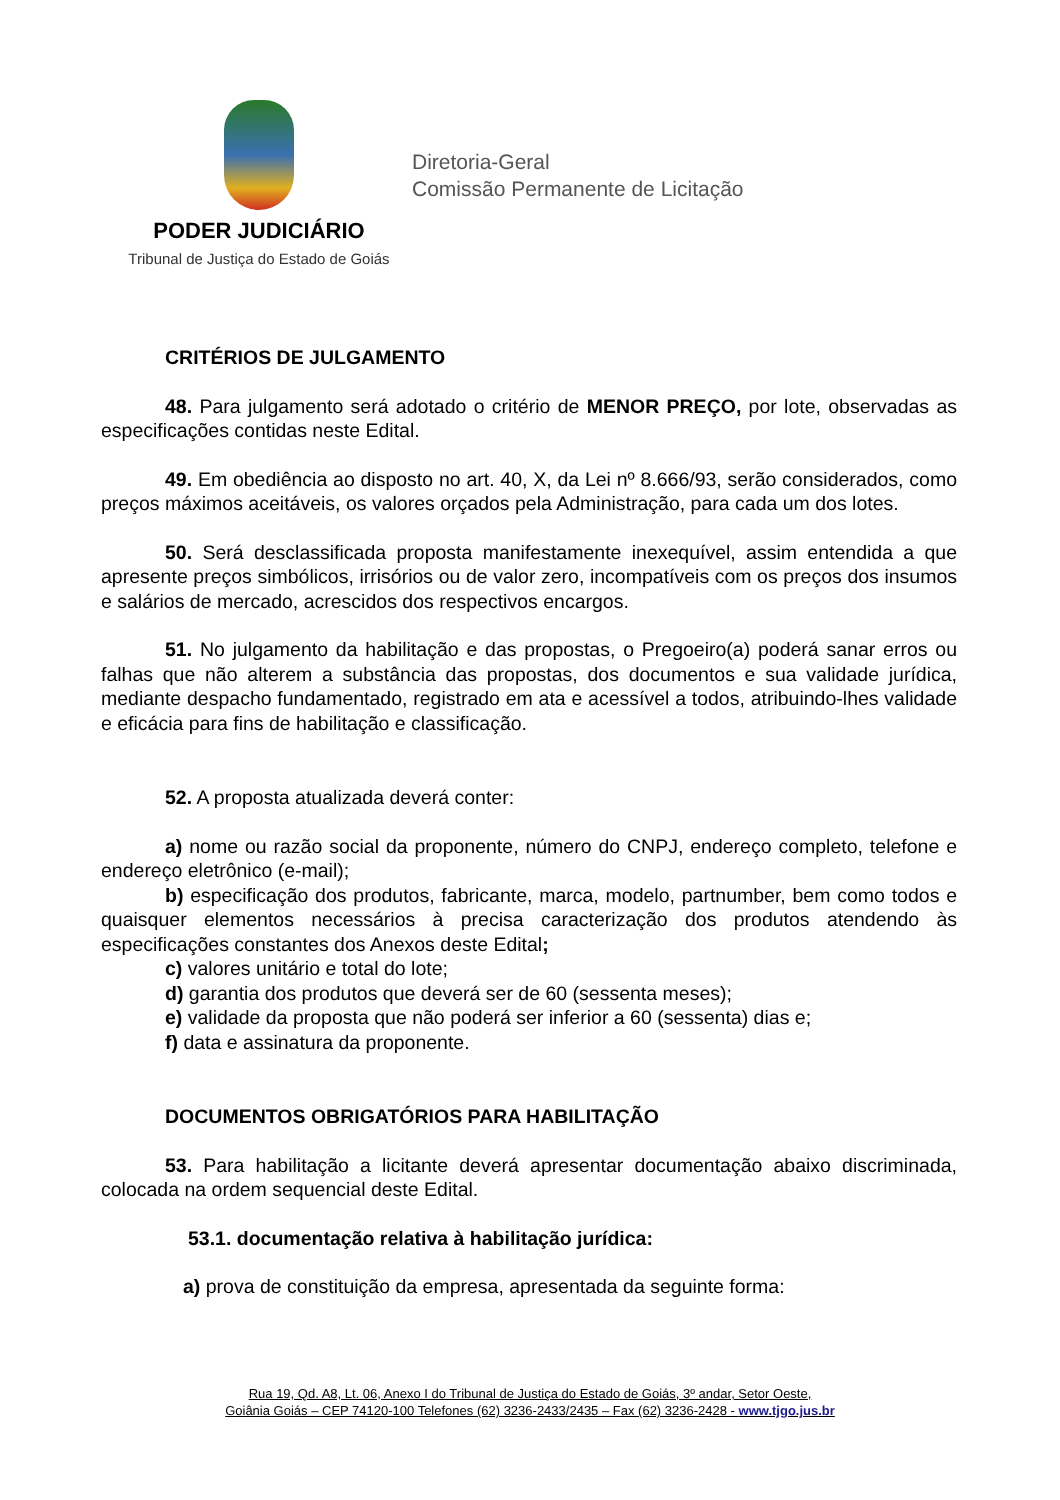PODER JUDICIÁRIO
Tribunal de Justiça do Estado de Goiás
Diretoria-Geral
Comissão Permanente de Licitação
CRITÉRIOS DE JULGAMENTO
48. Para julgamento será adotado o critério de MENOR PREÇO, por lote, observadas as especificações contidas neste Edital.
49. Em obediência ao disposto no art. 40, X, da Lei nº 8.666/93, serão considerados, como preços máximos aceitáveis, os valores orçados pela Administração, para cada um dos lotes.
50. Será desclassificada proposta manifestamente inexequível, assim entendida a que apresente preços simbólicos, irrisórios ou de valor zero, incompatíveis com os preços dos insumos e salários de mercado, acrescidos dos respectivos encargos.
51. No julgamento da habilitação e das propostas, o Pregoeiro(a) poderá sanar erros ou falhas que não alterem a substância das propostas, dos documentos e sua validade jurídica, mediante despacho fundamentado, registrado em ata e acessível a todos, atribuindo-lhes validade e eficácia para fins de habilitação e classificação.
52. A proposta atualizada deverá conter:
a) nome ou razão social da proponente, número do CNPJ, endereço completo, telefone e endereço eletrônico (e-mail);
b) especificação dos produtos, fabricante, marca, modelo, partnumber, bem como todos e quaisquer elementos necessários à precisa caracterização dos produtos atendendo às especificações constantes dos Anexos deste Edital;
c) valores unitário e total do lote;
d) garantia dos produtos que deverá ser de 60 (sessenta meses);
e) validade da proposta que não poderá ser inferior a 60 (sessenta) dias e;
f) data e assinatura da proponente.
DOCUMENTOS OBRIGATÓRIOS PARA HABILITAÇÃO
53. Para habilitação a licitante deverá apresentar documentação abaixo discriminada, colocada na ordem sequencial deste Edital.
53.1. documentação relativa à habilitação jurídica:
a) prova de constituição da empresa, apresentada da seguinte forma:
Rua 19, Qd. A8, Lt. 06, Anexo I do Tribunal de Justiça do Estado de Goiás, 3º andar, Setor Oeste,
Goiânia Goiás – CEP 74120-100 Telefones (62) 3236-2433/2435 – Fax (62) 3236-2428 - www.tjgo.jus.br